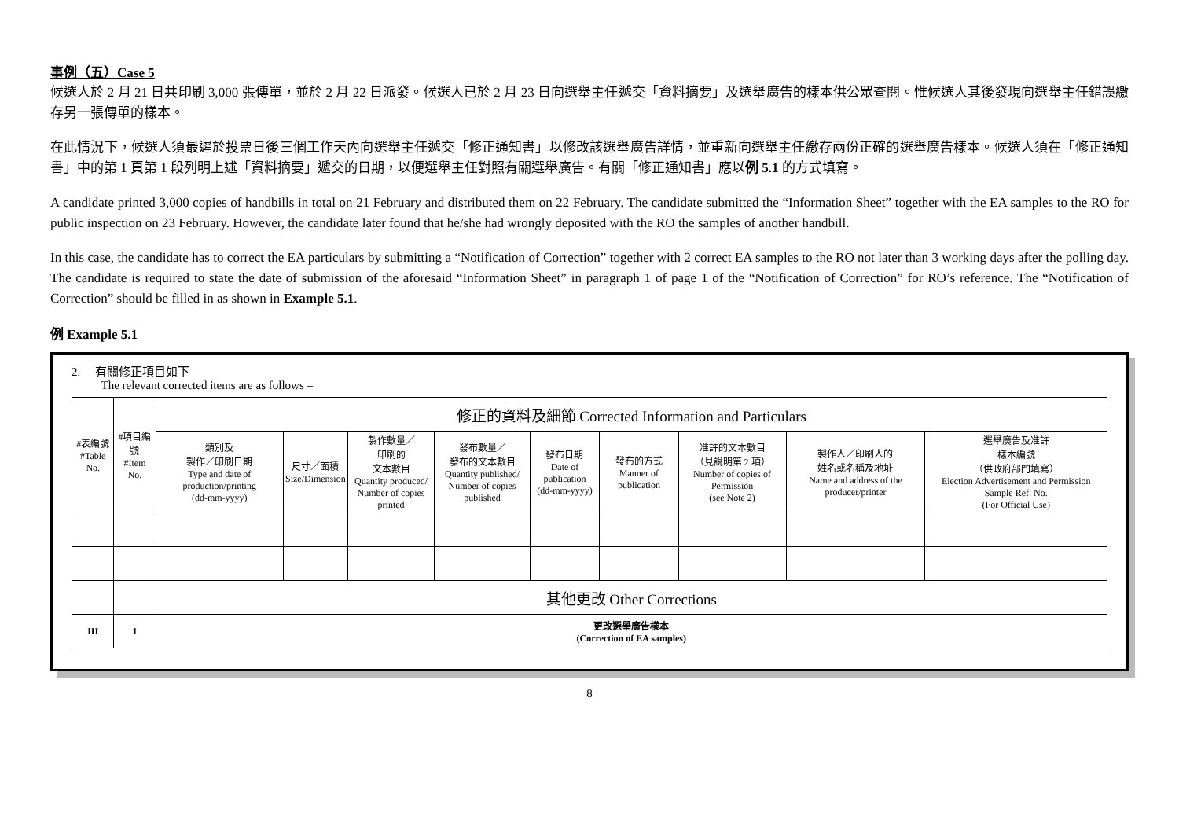事例（五）Case 5
候選人於 2 月 21 日共印刷 3,000 張傳單，並於 2 月 22 日派發。候選人已於 2 月 23 日向選舉主任遞交「資料摘要」及選舉廣告的樣本供公眾查閱。惟候選人其後發現向選舉主任錯誤繳存另一張傳單的樣本。
在此情況下，候選人須最遲於投票日後三個工作天內向選舉主任遞交「修正通知書」以修改該選舉廣告詳情，並重新向選舉主任繳存兩份正確的選舉廣告樣本。候選人須在「修正通知書」中的第 1 頁第 1 段列明上述「資料摘要」遞交的日期，以便選舉主任對照有關選舉廣告。有關「修正通知書」應以例 5.1 的方式填寫。
A candidate printed 3,000 copies of handbills in total on 21 February and distributed them on 22 February. The candidate submitted the “Information Sheet” together with the EA samples to the RO for public inspection on 23 February. However, the candidate later found that he/she had wrongly deposited with the RO the samples of another handbill.
In this case, the candidate has to correct the EA particulars by submitting a “Notification of Correction” together with 2 correct EA samples to the RO not later than 3 working days after the polling day. The candidate is required to state the date of submission of the aforesaid “Information Sheet” in paragraph 1 of page 1 of the “Notification of Correction” for RO’s reference. The “Notification of Correction” should be filled in as shown in Example 5.1.
例 Example 5.1
2. 有關修正項目如下 –
The relevant corrected items are as follows –
| #表編號 #Table No. | #項目編號 #Item No. | 修正的資料及細節 Corrected Information and Particulars | | | | | | | | |
| --- | --- | --- | --- | --- | --- | --- | --- | --- | --- | --- |
| | | 類別及 製作／印刷日期 Type and date of production/printing (dd-mm-yyyy) | 尺寸／面積 Size/Dimension | 製作數量／ 印刷的 文本數目 Quantity produced/ Number of copies printed | 發布數量／ 發布的文本數目 Quantity published/ Number of copies published | 發布日期 Date of publication (dd-mm-yyyy) | 發布的方式 Manner of publication | 准許的文本數目 （見說明第 2 項） Number of copies of Permission (see Note 2) | 製作人／印刷人的 姓名或名稱及地址 Name and address of the producer/printer | 選舉廣告及准許 樣本編號 （供政府部門填寫） Election Advertisement and Permission Sample Ref. No. (For Official Use) |
| | | 其他更改 Other Corrections | | | | | | | | |
| III | 1 | 更改選舉廣告樣本 (Correction of EA samples) | | | | | | | | |
8